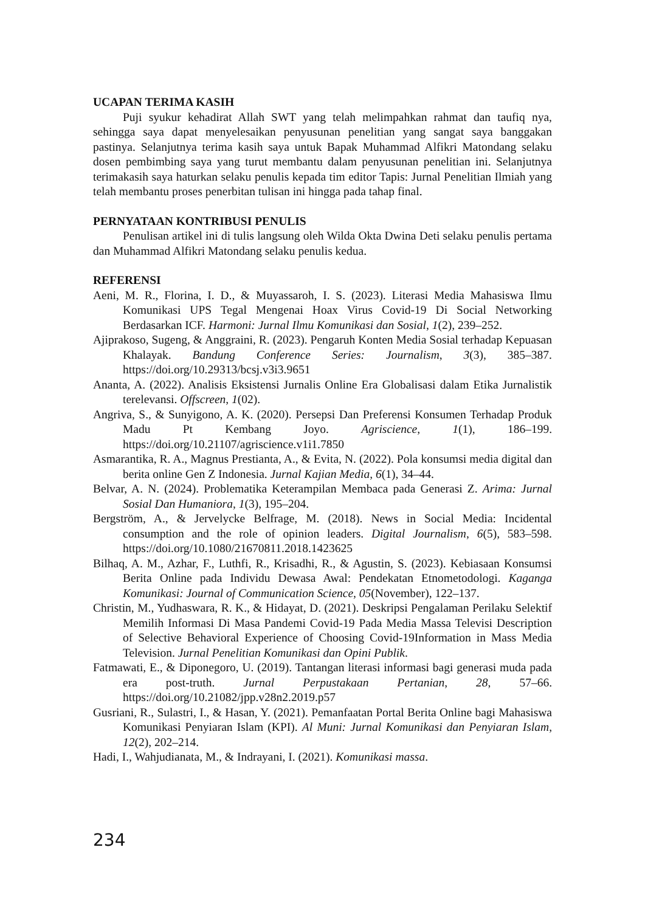UCAPAN TERIMA KASIH
Puji syukur kehadirat Allah SWT yang telah melimpahkan rahmat dan taufiq nya, sehingga saya dapat menyelesaikan penyusunan penelitian yang sangat saya banggakan pastinya. Selanjutnya terima kasih saya untuk Bapak Muhammad Alfikri Matondang selaku dosen pembimbing saya yang turut membantu dalam penyusunan penelitian ini. Selanjutnya terimakasih saya haturkan selaku penulis kepada tim editor Tapis: Jurnal Penelitian Ilmiah yang telah membantu proses penerbitan tulisan ini hingga pada tahap final.
PERNYATAAN KONTRIBUSI PENULIS
Penulisan artikel ini di tulis langsung oleh Wilda Okta Dwina Deti selaku penulis pertama dan Muhammad Alfikri Matondang selaku penulis kedua.
REFERENSI
Aeni, M. R., Florina, I. D., & Muyassaroh, I. S. (2023). Literasi Media Mahasiswa Ilmu Komunikasi UPS Tegal Mengenai Hoax Virus Covid-19 Di Social Networking Berdasarkan ICF. Harmoni: Jurnal Ilmu Komunikasi dan Sosial, 1(2), 239–252.
Ajiprakoso, Sugeng, & Anggraini, R. (2023). Pengaruh Konten Media Sosial terhadap Kepuasan Khalayak. Bandung Conference Series: Journalism, 3(3), 385–387. https://doi.org/10.29313/bcsj.v3i3.9651
Ananta, A. (2022). Analisis Eksistensi Jurnalis Online Era Globalisasi dalam Etika Jurnalistik terelevansi. Offscreen, 1(02).
Angriva, S., & Sunyigono, A. K. (2020). Persepsi Dan Preferensi Konsumen Terhadap Produk Madu Pt Kembang Joyo. Agriscience, 1(1), 186–199. https://doi.org/10.21107/agriscience.v1i1.7850
Asmarantika, R. A., Magnus Prestianta, A., & Evita, N. (2022). Pola konsumsi media digital dan berita online Gen Z Indonesia. Jurnal Kajian Media, 6(1), 34–44.
Belvar, A. N. (2024). Problematika Keterampilan Membaca pada Generasi Z. Arima: Jurnal Sosial Dan Humaniora, 1(3), 195–204.
Bergström, A., & Jervelycke Belfrage, M. (2018). News in Social Media: Incidental consumption and the role of opinion leaders. Digital Journalism, 6(5), 583–598. https://doi.org/10.1080/21670811.2018.1423625
Bilhaq, A. M., Azhar, F., Luthfi, R., Krisadhi, R., & Agustin, S. (2023). Kebiasaan Konsumsi Berita Online pada Individu Dewasa Awal: Pendekatan Etnometodologi. Kaganga Komunikasi: Journal of Communication Science, 05(November), 122–137.
Christin, M., Yudhaswara, R. K., & Hidayat, D. (2021). Deskripsi Pengalaman Perilaku Selektif Memilih Informasi Di Masa Pandemi Covid-19 Pada Media Massa Televisi Description of Selective Behavioral Experience of Choosing Covid-19Information in Mass Media Television. Jurnal Penelitian Komunikasi dan Opini Publik.
Fatmawati, E., & Diponegoro, U. (2019). Tantangan literasi informasi bagi generasi muda pada era post-truth. Jurnal Perpustakaan Pertanian, 28, 57–66. https://doi.org/10.21082/jpp.v28n2.2019.p57
Gusriani, R., Sulastri, I., & Hasan, Y. (2021). Pemanfaatan Portal Berita Online bagi Mahasiswa Komunikasi Penyiaran Islam (KPI). Al Muni: Jurnal Komunikasi dan Penyiaran Islam, 12(2), 202–214.
Hadi, I., Wahjudianata, M., & Indrayani, I. (2021). Komunikasi massa.
234